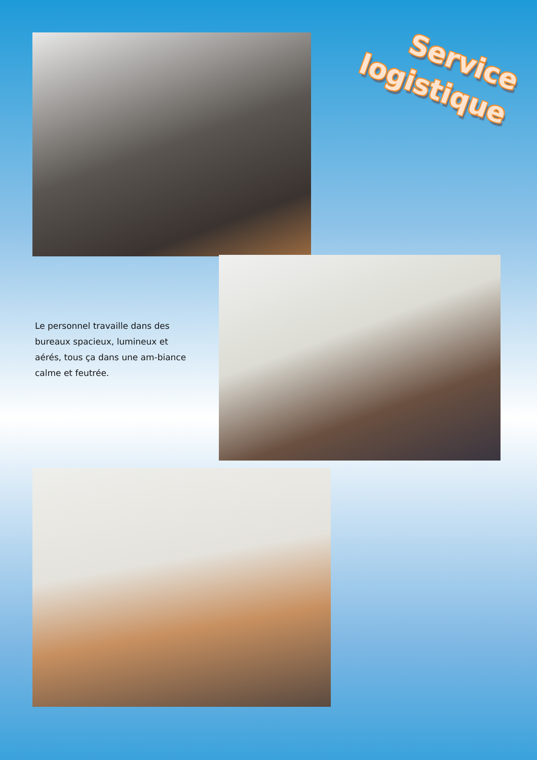Service
logistique
Le personnel travaille dans des bureaux spacieux, lumineux et aérés, tous ça dans une am-biance calme et feutrée.